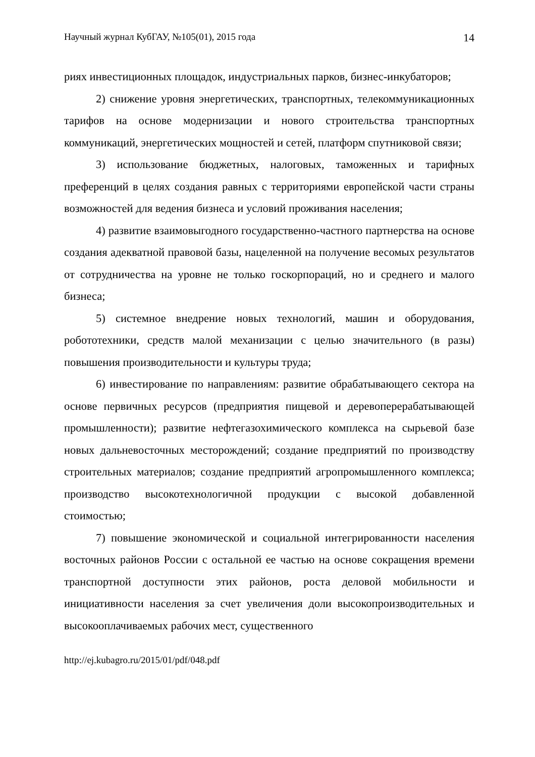Научный журнал КубГАУ, №105(01), 2015 года 14
риях инвестиционных площадок, индустриальных парков, бизнес-инкубаторов;
2) снижение уровня энергетических, транспортных, телекоммуникационных тарифов на основе модернизации и нового строительства транспортных коммуникаций, энергетических мощностей и сетей, платформ спутниковой связи;
3) использование бюджетных, налоговых, таможенных и тарифных преференций в целях создания равных с территориями европейской части страны возможностей для ведения бизнеса и условий проживания населения;
4) развитие взаимовыгодного государственно-частного партнерства на основе создания адекватной правовой базы, нацеленной на получение весомых результатов от сотрудничества на уровне не только госкорпораций, но и среднего и малого бизнеса;
5) системное внедрение новых технологий, машин и оборудования, робототехники, средств малой механизации с целью значительного (в разы) повышения производительности и культуры труда;
6) инвестирование по направлениям: развитие обрабатывающего сектора на основе первичных ресурсов (предприятия пищевой и деревоперерабатывающей промышленности); развитие нефтегазохимического комплекса на сырьевой базе новых дальневосточных месторождений; создание предприятий по производству строительных материалов; создание предприятий агропромышленного комплекса; производство высокотехнологичной продукции с высокой добавленной стоимостью;
7) повышение экономической и социальной интегрированности населения восточных районов России с остальной ее частью на основе сокращения времени транспортной доступности этих районов, роста деловой мобильности и инициативности населения за счет увеличения доли высокопроизводительных и высокооплачиваемых рабочих мест, существенного
http://ej.kubagro.ru/2015/01/pdf/048.pdf